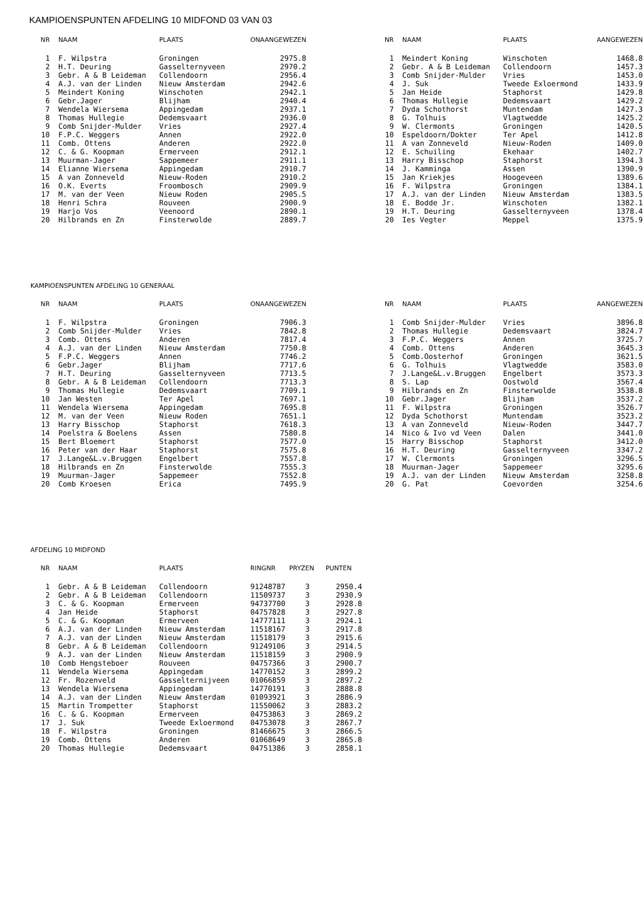KAMPIOENSPUNTEN AFDELING 10 MIDFOND 03 VAN 03
| NR | NAAM | PLAATS | ONAANGEWEZEN |
| --- | --- | --- | --- |
| 1 | F. Wilpstra | Groningen | 2975.8 |
| 2 | H.T. Deuring | Gasselternyveen | 2970.2 |
| 3 | Gebr. A & B Leideman | Collendoorn | 2956.4 |
| 4 | A.J. van der Linden | Nieuw Amsterdam | 2942.6 |
| 5 | Meindert Koning | Winschoten | 2942.1 |
| 6 | Gebr.Jager | Blijham | 2940.4 |
| 7 | Wendela Wiersema | Appingedam | 2937.1 |
| 8 | Thomas Hullegie | Dedemsvaart | 2936.0 |
| 9 | Comb Snijder-Mulder | Vries | 2927.4 |
| 10 | F.P.C. Weggers | Annen | 2922.0 |
| 11 | Comb. Ottens | Anderen | 2922.0 |
| 12 | C. & G. Koopman | Ermerveen | 2912.1 |
| 13 | Muurman-Jager | Sappemeer | 2911.1 |
| 14 | Elianne Wiersema | Appingedam | 2910.7 |
| 15 | A van Zonneveld | Nieuw-Roden | 2910.2 |
| 16 | O.K. Everts | Froombosch | 2909.9 |
| 17 | M. van der Veen | Nieuw Roden | 2905.5 |
| 18 | Henri Schra | Rouveen | 2900.9 |
| 19 | Harjo Vos | Veenoord | 2890.1 |
| 20 | Hilbrands en Zn | Finsterwolde | 2889.7 |
| NR | NAAM | PLAATS | AANGEWEZEN |
| --- | --- | --- | --- |
| 1 | Meindert Koning | Winschoten | 1468.8 |
| 2 | Gebr. A & B Leideman | Collendoorn | 1457.3 |
| 3 | Comb Snijder-Mulder | Vries | 1453.0 |
| 4 | J. Suk | Tweede Exloermond | 1433.9 |
| 5 | Jan Heide | Staphorst | 1429.8 |
| 6 | Thomas Hullegie | Dedemsvaart | 1429.2 |
| 7 | Dyda Schothorst | Muntendam | 1427.3 |
| 8 | G. Tolhuis | Vlagtwedde | 1425.2 |
| 9 | W. Clermonts | Groningen | 1420.5 |
| 10 | Espeldoorn/Dokter | Ter Apel | 1412.8 |
| 11 | A van Zonneveld | Nieuw-Roden | 1409.0 |
| 12 | E. Schuiling | Ekehaar | 1402.7 |
| 13 | Harry Bisschop | Staphorst | 1394.3 |
| 14 | J. Kamminga | Assen | 1390.9 |
| 15 | Jan Kriekjes | Hoogeveen | 1389.6 |
| 16 | F. Wilpstra | Groningen | 1384.1 |
| 17 | A.J. van der Linden | Nieuw Amsterdam | 1383.5 |
| 18 | E. Bodde Jr. | Winschoten | 1382.1 |
| 19 | H.T. Deuring | Gasselternyveen | 1378.4 |
| 20 | Ies Vegter | Meppel | 1375.9 |
KAMPIOENSPUNTEN AFDELING 10 GENERAAL
| NR | NAAM | PLAATS | ONAANGEWEZEN |
| --- | --- | --- | --- |
| 1 | F. Wilpstra | Groningen | 7906.3 |
| 2 | Comb Snijder-Mulder | Vries | 7842.8 |
| 3 | Comb. Ottens | Anderen | 7817.4 |
| 4 | A.J. van der Linden | Nieuw Amsterdam | 7750.8 |
| 5 | F.P.C. Weggers | Annen | 7746.2 |
| 6 | Gebr.Jager | Blijham | 7717.6 |
| 7 | H.T. Deuring | Gasselternyveen | 7713.5 |
| 8 | Gebr. A & B Leideman | Collendoorn | 7713.3 |
| 9 | Thomas Hullegie | Dedemsvaart | 7709.1 |
| 10 | Jan Westen | Ter Apel | 7697.1 |
| 11 | Wendela Wiersema | Appingedam | 7695.8 |
| 12 | M. van der Veen | Nieuw Roden | 7651.1 |
| 13 | Harry Bisschop | Staphorst | 7618.3 |
| 14 | Poelstra & Boelens | Assen | 7580.8 |
| 15 | Bert Bloemert | Staphorst | 7577.0 |
| 16 | Peter van der Haar | Staphorst | 7575.8 |
| 17 | J.Lange&L.v.Bruggen | Engelbert | 7557.8 |
| 18 | Hilbrands en Zn | Finsterwolde | 7555.3 |
| 19 | Muurman-Jager | Sappemeer | 7552.8 |
| 20 | Comb Kroesen | Erica | 7495.9 |
| NR | NAAM | PLAATS | AANGEWEZEN |
| --- | --- | --- | --- |
| 1 | Comb Snijder-Mulder | Vries | 3896.8 |
| 2 | Thomas Hullegie | Dedemsvaart | 3824.7 |
| 3 | F.P.C. Weggers | Annen | 3725.7 |
| 4 | Comb. Ottens | Anderen | 3645.3 |
| 5 | Comb.Oosterhof | Groningen | 3621.5 |
| 6 | G. Tolhuis | Vlagtwedde | 3583.0 |
| 7 | J.Lange&L.v.Bruggen | Engelbert | 3573.3 |
| 8 | S. Lap | Oostwold | 3567.4 |
| 9 | Hilbrands en Zn | Finsterwolde | 3538.8 |
| 10 | Gebr.Jager | Blijham | 3537.2 |
| 11 | F. Wilpstra | Groningen | 3526.7 |
| 12 | Dyda Schothorst | Muntendam | 3523.2 |
| 13 | A van Zonneveld | Nieuw-Roden | 3447.7 |
| 14 | Nico & Ivo vd Veen | Dalen | 3441.0 |
| 15 | Harry Bisschop | Staphorst | 3412.0 |
| 16 | H.T. Deuring | Gasselternyveen | 3347.2 |
| 17 | W. Clermonts | Groningen | 3296.5 |
| 18 | Muurman-Jager | Sappemeer | 3295.6 |
| 19 | A.J. van der Linden | Nieuw Amsterdam | 3258.8 |
| 20 | G. Pat | Coevorden | 3254.6 |
AFDELING 10 MIDFOND
| NR | NAAM | PLAATS | RINGNR | PRYZEN | PUNTEN |
| --- | --- | --- | --- | --- | --- |
| 1 | Gebr. A & B Leideman | Collendoorn | 91248787 | 3 | 2950.4 |
| 2 | Gebr. A & B Leideman | Collendoorn | 11509737 | 3 | 2930.9 |
| 3 | C. & G. Koopman | Ermerveen | 94737700 | 3 | 2928.8 |
| 4 | Jan Heide | Staphorst | 04757828 | 3 | 2927.8 |
| 5 | C. & G. Koopman | Ermerveen | 14777111 | 3 | 2924.1 |
| 6 | A.J. van der Linden | Nieuw Amsterdam | 11518167 | 3 | 2917.8 |
| 7 | A.J. van der Linden | Nieuw Amsterdam | 11518179 | 3 | 2915.6 |
| 8 | Gebr. A & B Leideman | Collendoorn | 91249106 | 3 | 2914.5 |
| 9 | A.J. van der Linden | Nieuw Amsterdam | 11518159 | 3 | 2900.9 |
| 10 | Comb Hengsteboer | Rouveen | 04757366 | 3 | 2900.7 |
| 11 | Wendela Wiersema | Appingedam | 14770152 | 3 | 2899.2 |
| 12 | Fr. Rozenveld | Gasselternijveen | 01066859 | 3 | 2897.2 |
| 13 | Wendela Wiersema | Appingedam | 14770191 | 3 | 2888.8 |
| 14 | A.J. van der Linden | Nieuw Amsterdam | 01093921 | 3 | 2886.9 |
| 15 | Martin Trompetter | Staphorst | 11550062 | 3 | 2883.2 |
| 16 | C. & G. Koopman | Ermerveen | 04753863 | 3 | 2869.2 |
| 17 | J. Suk | Tweede Exloermond | 04753078 | 3 | 2867.7 |
| 18 | F. Wilpstra | Groningen | 81466675 | 3 | 2866.5 |
| 19 | Comb. Ottens | Anderen | 01068649 | 3 | 2865.8 |
| 20 | Thomas Hullegie | Dedemsvaart | 04751386 | 3 | 2858.1 |